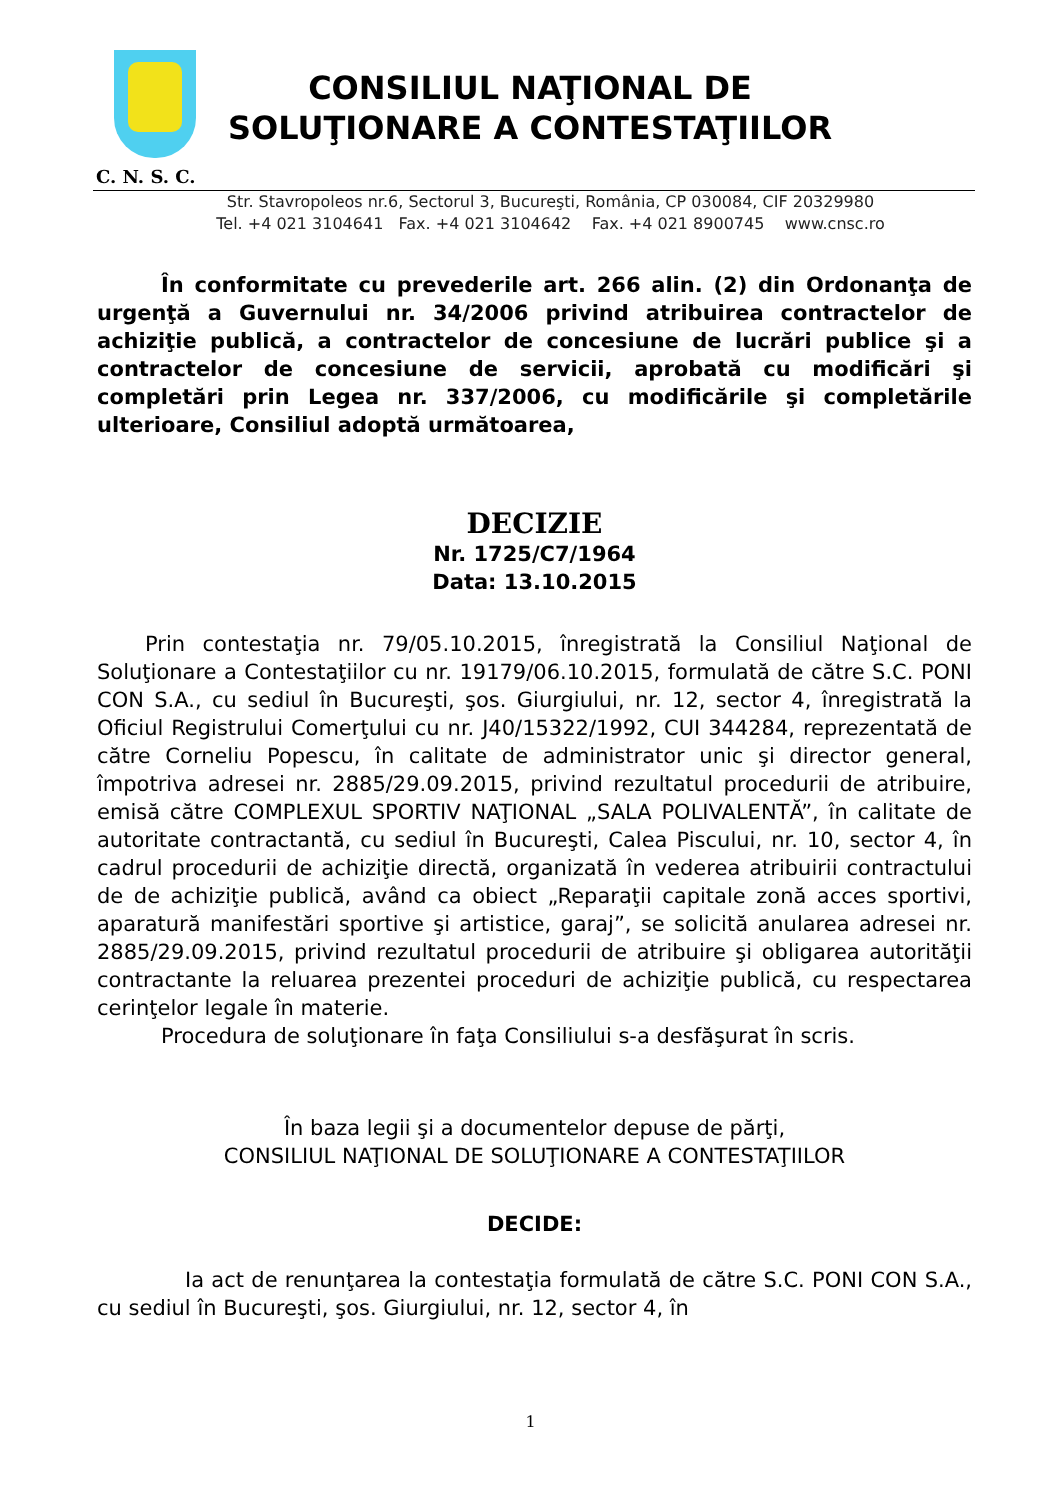CONSILIUL NAŢIONAL DE
SOLUŢIONARE A CONTESTAŢIILOR
C. N. S. C.
Str. Stavropoleos nr.6, Sectorul 3, Bucureşti, România, CP 030084, CIF 20329980
Tel. +4 021 3104641 Fax. +4 021 3104642 Fax. +4 021 8900745 www.cnsc.ro
În conformitate cu prevederile art. 266 alin. (2) din Ordonanţa de urgenţă a Guvernului nr. 34/2006 privind atribuirea contractelor de achiziţie publică, a contractelor de concesiune de lucrări publice şi a contractelor de concesiune de servicii, aprobată cu modificări şi completări prin Legea nr. 337/2006, cu modificările şi completările ulterioare, Consiliul adoptă următoarea,
DECIZIE
Nr. 1725/C7/1964
Data: 13.10.2015
Prin contestaţia nr. 79/05.10.2015, înregistrată la Consiliul Naţional de Soluţionare a Contestaţiilor cu nr. 19179/06.10.2015, formulată de către S.C. PONI CON S.A., cu sediul în Bucureşti, şos. Giurgiului, nr. 12, sector 4, înregistrată la Oficiul Registrului Comerţului cu nr. J40/15322/1992, CUI 344284, reprezentată de către Corneliu Popescu, în calitate de administrator unic şi director general, împotriva adresei nr. 2885/29.09.2015, privind rezultatul procedurii de atribuire, emisă către COMPLEXUL SPORTIV NAŢIONAL „SALA POLIVALENTĂ”, în calitate de autoritate contractantă, cu sediul în Bucureşti, Calea Piscului, nr. 10, sector 4, în cadrul procedurii de achiziţie directă, organizată în vederea atribuirii contractului de de achiziţie publică, având ca obiect „Reparaţii capitale zonă acces sportivi, aparatură manifestări sportive şi artistice, garaj”, se solicită anularea adresei nr. 2885/29.09.2015, privind rezultatul procedurii de atribuire şi obligarea autorităţii contractante la reluarea prezentei proceduri de achiziţie publică, cu respectarea cerinţelor legale în materie.
Procedura de soluţionare în faţa Consiliului s-a desfăşurat în scris.
În baza legii şi a documentelor depuse de părţi,
CONSILIUL NAŢIONAL DE SOLUŢIONARE A CONTESTAŢIILOR
DECIDE:
Ia act de renunţarea la contestaţia formulată de către S.C. PONI CON S.A., cu sediul în Bucureşti, şos. Giurgiului, nr. 12, sector 4, în
1